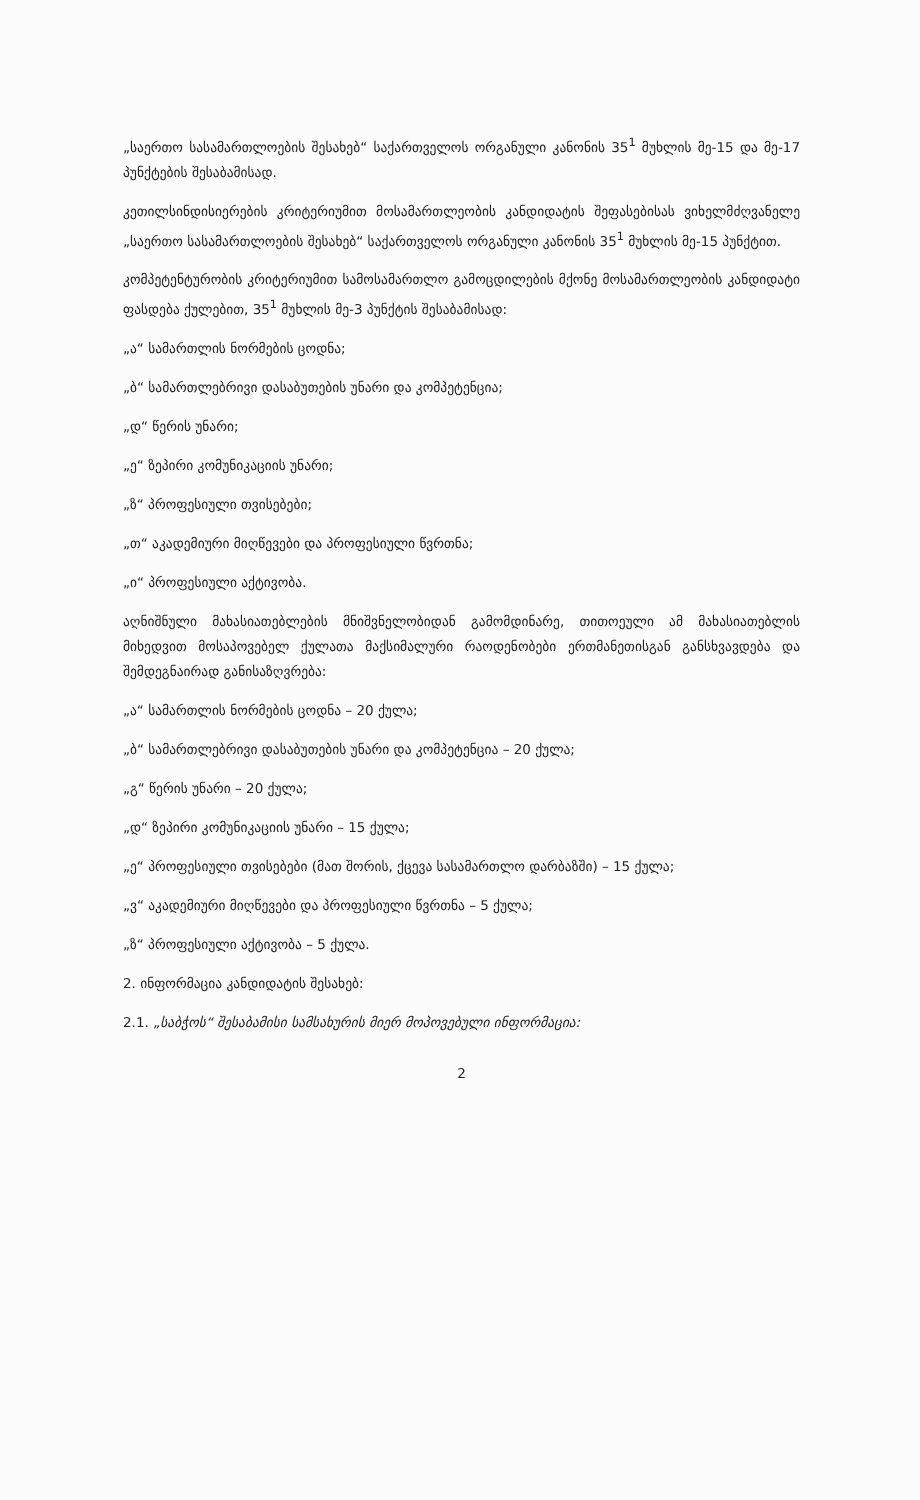„საერთო სასამართლოების შესახებ“ საქართველოს ორგანული კანონის 35<sup>1</sup> მუხლის მე-15 და მე-17 პუნქტების შესაბამისად.
კეთილსინდისიერების კრიტერიუმით მოსამართლეობის კანდიდატის შეფასებისას ვიხელმძღვანელე „საერთო სასამართლოების შესახებ“ საქართველოს ორგანული კანონის 35<sup>1</sup> მუხლის მე-15 პუნქტით.
კომპეტენტურობის კრიტერიუმით სამოსამართლო გამოცდილების მქონე მოსამართლეობის კანდიდატი ფასდება ქულებით, 35<sup>1</sup> მუხლის მე-3 პუნქტის შესაბამისად:
„ა“ სამართლის ნორმების ცოდნა;
„ბ“ სამართლებრივი დასაბუთების უნარი და კომპეტენცია;
„დ“ წერის უნარი;
„ე“ ზეპირი კომუნიკაციის უნარი;
„ზ“ პროფესიული თვისებები;
„თ“ აკადემიური მიღწევები და პროფესიული წვრთნა;
„ი“ პროფესიული აქტივობა.
აღნიშნული მახასიათებლების მნიშვნელობიდან გამომდინარე, თითოეული ამ მახასიათებლის მიხედვით მოსაპოვებელ ქულათა მაქსიმალური რაოდენობები ერთმანეთისგან განსხვავდება და შემდეგნაირად განისაზღვრება:
„ა“ სამართლის ნორმების ცოდნა – 20 ქულა;
„ბ“ სამართლებრივი დასაბუთების უნარი და კომპეტენცია – 20 ქულა;
„გ“ წერის უნარი – 20 ქულა;
„დ“ ზეპირი კომუნიკაციის უნარი – 15 ქულა;
„ე“ პროფესიული თვისებები (მათ შორის, ქცევა სასამართლო დარბაზში) – 15 ქულა;
„ვ“ აკადემიური მიღწევები და პროფესიული წვრთნა – 5 ქულა;
„ზ“ პროფესიული აქტივობა – 5 ქულა.
2. ინფორმაცია კანდიდატის შესახებ:
2.1. „საბჭოს“ შესაბამისი სამსახურის მიერ მოპოვებული ინფორმაცია:
2